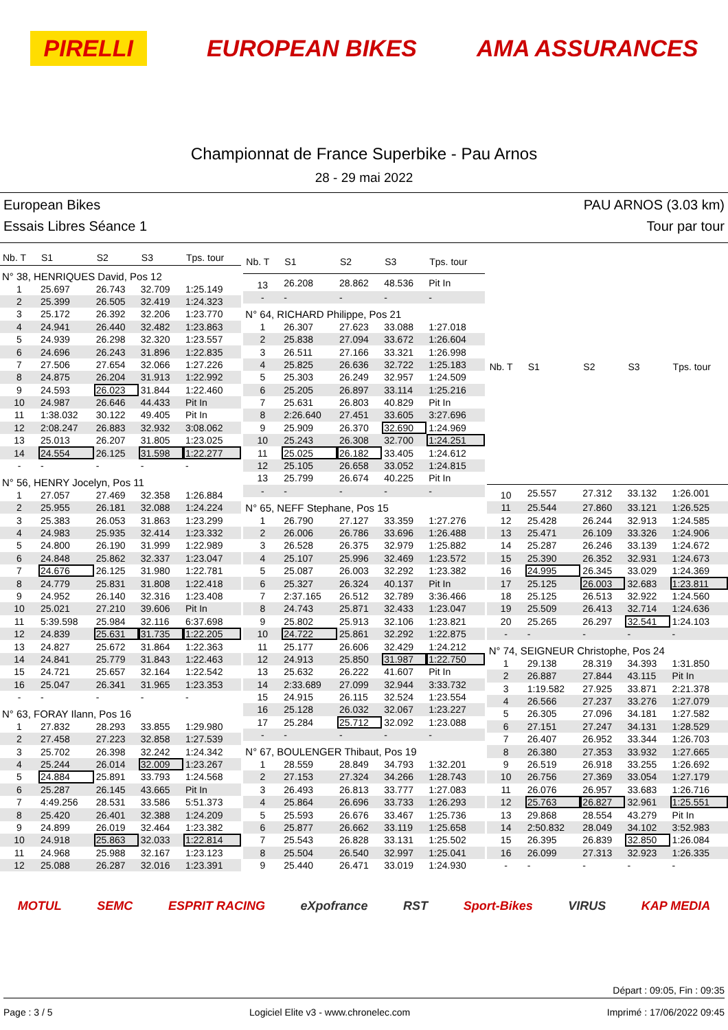PIRELLI EUROPEAN BIKES AMA ASSURANCES
Championnat de France Superbike - Pau Arnos
28 - 29 mai 2022
European Bikes
Essais Libres Séance 1
PAU ARNOS (3.03 km)
Tour par tour
| Nb. T | S1 | S2 | S3 | Tps. tour |
| --- | --- | --- | --- | --- |
| N° 38, HENRIQUES David, Pos 12 | | | | |
| 1 | 25.697 | 26.743 | 32.709 | 1:25.149 |
| 2 | 25.399 | 26.505 | 32.419 | 1:24.323 |
| 3 | 25.172 | 26.392 | 32.206 | 1:23.770 |
| 4 | 24.941 | 26.440 | 32.482 | 1:23.863 |
| 5 | 24.939 | 26.298 | 32.320 | 1:23.557 |
| 6 | 24.696 | 26.243 | 31.896 | 1:22.835 |
| 7 | 27.506 | 27.654 | 32.066 | 1:27.226 |
| 8 | 24.875 | 26.204 | 31.913 | 1:22.992 |
| 9 | 24.593 | 26.023 | 31.844 | 1:22.460 |
| 10 | 24.987 | 26.646 | 44.433 | Pit In |
| 11 | 1:38.032 | 30.122 | 49.405 | Pit In |
| 12 | 2:08.247 | 26.883 | 32.932 | 3:08.062 |
| 13 | 25.013 | 26.207 | 31.805 | 1:23.025 |
| 14 | 24.554 | 26.125 | 31.598 | 1:22.277 |
| - | - | - | - | - |
| N° 56, HENRY Jocelyn, Pos 11 | | | | |
| 1 | 27.057 | 27.469 | 32.358 | 1:26.884 |
| 2 | 25.955 | 26.181 | 32.088 | 1:24.224 |
| 3 | 25.383 | 26.053 | 31.863 | 1:23.299 |
| 4 | 24.983 | 25.935 | 32.414 | 1:23.332 |
| 5 | 24.800 | 26.190 | 31.999 | 1:22.989 |
| 6 | 24.848 | 25.862 | 32.337 | 1:23.047 |
| 7 | 24.676 | 26.125 | 31.980 | 1:22.781 |
| 8 | 24.779 | 25.831 | 31.808 | 1:22.418 |
| 9 | 24.952 | 26.140 | 32.316 | 1:23.408 |
| 10 | 25.021 | 27.210 | 39.606 | Pit In |
| 11 | 5:39.598 | 25.984 | 32.116 | 6:37.698 |
| 12 | 24.839 | 25.631 | 31.735 | 1:22.205 |
| 13 | 24.827 | 25.672 | 31.864 | 1:22.363 |
| 14 | 24.841 | 25.779 | 31.843 | 1:22.463 |
| 15 | 24.721 | 25.657 | 32.164 | 1:22.542 |
| 16 | 25.047 | 26.341 | 31.965 | 1:23.353 |
| - | - | - | - | - |
| N° 63, FORAY Ilann, Pos 16 | | | | |
| 1 | 27.832 | 28.293 | 33.855 | 1:29.980 |
| 2 | 27.458 | 27.223 | 32.858 | 1:27.539 |
| 3 | 25.702 | 26.398 | 32.242 | 1:24.342 |
| 4 | 25.244 | 26.014 | 32.009 | 1:23.267 |
| 5 | 24.884 | 25.891 | 33.793 | 1:24.568 |
| 6 | 25.287 | 26.145 | 43.665 | Pit In |
| 7 | 4:49.256 | 28.531 | 33.586 | 5:51.373 |
| 8 | 25.420 | 26.401 | 32.388 | 1:24.209 |
| 9 | 24.899 | 26.019 | 32.464 | 1:23.382 |
| 10 | 24.918 | 25.863 | 32.033 | 1:22.814 |
| 11 | 24.968 | 25.988 | 32.167 | 1:23.123 |
| 12 | 25.088 | 26.287 | 32.016 | 1:23.391 |
| Nb. T | S1 | S2 | S3 | Tps. tour |
| --- | --- | --- | --- | --- |
| 13 | 26.208 | 28.862 | 48.536 | Pit In |
| - | - | - | - | - |
| N° 64, RICHARD Philippe, Pos 21 | | | | |
| 1 | 26.307 | 27.623 | 33.088 | 1:27.018 |
| 2 | 25.838 | 27.094 | 33.672 | 1:26.604 |
| 3 | 26.511 | 27.166 | 33.321 | 1:26.998 |
| 4 | 25.825 | 26.636 | 32.722 | 1:25.183 |
| 5 | 25.303 | 26.249 | 32.957 | 1:24.509 |
| 6 | 25.205 | 26.897 | 33.114 | 1:25.216 |
| 7 | 25.631 | 26.803 | 40.829 | Pit In |
| 8 | 2:26.640 | 27.451 | 33.605 | 3:27.696 |
| 9 | 25.909 | 26.370 | 32.690 | 1:24.969 |
| 10 | 25.243 | 26.308 | 32.700 | 1:24.251 |
| 11 | 25.025 | 26.182 | 33.405 | 1:24.612 |
| 12 | 25.105 | 26.658 | 33.052 | 1:24.815 |
| 13 | 25.799 | 26.674 | 40.225 | Pit In |
| - | - | - | - | - |
| N° 65, NEFF Stephane, Pos 15 | | | | |
| 1 | 26.790 | 27.127 | 33.359 | 1:27.276 |
| 2 | 26.006 | 26.786 | 33.696 | 1:26.488 |
| 3 | 26.528 | 26.375 | 32.979 | 1:25.882 |
| 4 | 25.107 | 25.996 | 32.469 | 1:23.572 |
| 5 | 25.087 | 26.003 | 32.292 | 1:23.382 |
| 6 | 25.327 | 26.324 | 40.137 | Pit In |
| 7 | 2:37.165 | 26.512 | 32.789 | 3:36.466 |
| 8 | 24.743 | 25.871 | 32.433 | 1:23.047 |
| 9 | 25.802 | 25.913 | 32.106 | 1:23.821 |
| 10 | 24.722 | 25.861 | 32.292 | 1:22.875 |
| 11 | 25.177 | 26.606 | 32.429 | 1:24.212 |
| 12 | 24.913 | 25.850 | 31.987 | 1:22.750 |
| 13 | 25.632 | 26.222 | 41.607 | Pit In |
| 14 | 2:33.689 | 27.099 | 32.944 | 3:33.732 |
| 15 | 24.915 | 26.115 | 32.524 | 1:23.554 |
| 16 | 25.128 | 26.032 | 32.067 | 1:23.227 |
| 17 | 25.284 | 25.712 | 32.092 | 1:23.088 |
| - | - | - | - | - |
| N° 67, BOULENGER Thibaut, Pos 19 | | | | |
| 1 | 28.559 | 28.849 | 34.793 | 1:32.201 |
| 2 | 27.153 | 27.324 | 34.266 | 1:28.743 |
| 3 | 26.493 | 26.813 | 33.777 | 1:27.083 |
| 4 | 25.864 | 26.696 | 33.733 | 1:26.293 |
| 5 | 25.593 | 26.676 | 33.467 | 1:25.736 |
| 6 | 25.877 | 26.662 | 33.119 | 1:25.658 |
| 7 | 25.543 | 26.828 | 33.131 | 1:25.502 |
| 8 | 25.504 | 26.540 | 32.997 | 1:25.041 |
| 9 | 25.440 | 26.471 | 33.019 | 1:24.930 |
| Nb. T | S1 | S2 | S3 | Tps. tour |
| --- | --- | --- | --- | --- |
| 10 | 25.557 | 27.312 | 33.132 | 1:26.001 |
| 11 | 25.544 | 27.860 | 33.121 | 1:26.525 |
| 12 | 25.428 | 26.244 | 32.913 | 1:24.585 |
| 13 | 25.471 | 26.109 | 33.326 | 1:24.906 |
| 14 | 25.287 | 26.246 | 33.139 | 1:24.672 |
| 15 | 25.390 | 26.352 | 32.931 | 1:24.673 |
| 16 | 24.995 | 26.345 | 33.029 | 1:24.369 |
| 17 | 25.125 | 26.003 | 32.683 | 1:23.811 |
| 18 | 25.125 | 26.513 | 32.922 | 1:24.560 |
| 19 | 25.509 | 26.413 | 32.714 | 1:24.636 |
| 20 | 25.265 | 26.297 | 32.541 | 1:24.103 |
| - | - | - | - | - |
| N° 74, SEIGNEUR Christophe, Pos 24 | | | | |
| 1 | 29.138 | 28.319 | 34.393 | 1:31.850 |
| 2 | 26.887 | 27.844 | 43.115 | Pit In |
| 3 | 1:19.582 | 27.925 | 33.871 | 2:21.378 |
| 4 | 26.566 | 27.237 | 33.276 | 1:27.079 |
| 5 | 26.305 | 27.096 | 34.181 | 1:27.582 |
| 6 | 27.151 | 27.247 | 34.131 | 1:28.529 |
| 7 | 26.407 | 26.952 | 33.344 | 1:26.703 |
| 8 | 26.380 | 27.353 | 33.932 | 1:27.665 |
| 9 | 26.519 | 26.918 | 33.255 | 1:26.692 |
| 10 | 26.756 | 27.369 | 33.054 | 1:27.179 |
| 11 | 26.076 | 26.957 | 33.683 | 1:26.716 |
| 12 | 25.763 | 26.827 | 32.961 | 1:25.551 |
| 13 | 29.868 | 28.554 | 43.279 | Pit In |
| 14 | 2:50.832 | 28.049 | 34.102 | 3:52.983 |
| 15 | 26.395 | 26.839 | 32.850 | 1:26.084 |
| 16 | 26.099 | 27.313 | 32.923 | 1:26.335 |
| - | - | - | - | - |
MOTUL SEMC ESPRIT RACING eXpofrance RST Sport-Bikes VIRUS KAP MEDIA
Départ : 09:05, Fin : 09:35
Page : 3 / 5 Logiciel Elite v3 - www.chronelec.com Imprimé : 17/06/2022 09:45